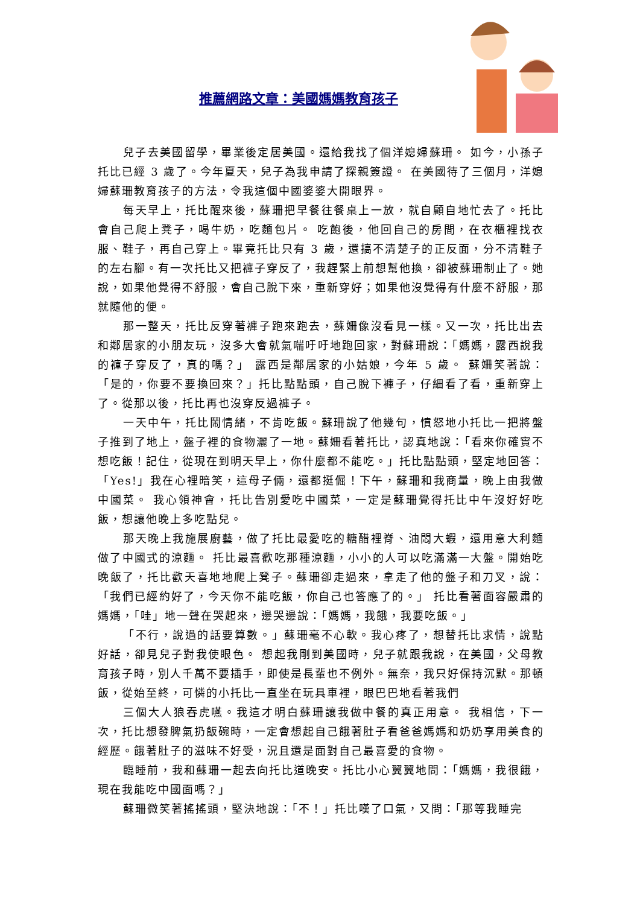推薦網路文章：美國媽媽教育孩子
兒子去美國留學，畢業後定居美國。還給我找了個洋媳婦蘇珊。 如今，小孫子托比已經 3 歲了。今年夏天，兒子為我申請了探親簽證。 在美國待了三個月，洋媳婦蘇珊教育孩子的方法，令我這個中國婆婆大開眼界。
每天早上，托比醒來後，蘇珊把早餐往餐桌上一放，就自顧自地忙去了。托比會自己爬上凳子，喝牛奶，吃麵包片。 吃飽後，他回自己的房間，在衣櫃裡找衣服、鞋子，再自己穿上。畢竟托比只有 3 歲，還搞不清楚子的正反面，分不清鞋子的左右腳。有一次托比又把褲子穿反了，我趕緊上前想幫他換，卻被蘇珊制止了。她說，如果他覺得不舒服，會自己脫下來，重新穿好；如果他沒覺得有什麼不舒服，那就隨他的便。
那一整天，托比反穿著褲子跑來跑去，蘇姍像沒看見一樣。又一次，托比出去和鄰居家的小朋友玩，沒多大會就氣喘吁吁地跑回家，對蘇珊說：「媽媽，露西說我的褲子穿反了，真的嗎？」 露西是鄰居家的小姑娘，今年 5 歲。 蘇姍笑著說： 「是的，你要不要換回來？」托比點點頭，自己脫下褲子，仔細看了看，重新穿上了。從那以後，托比再也沒穿反過褲子。
一天中午，托比鬧情緒，不肯吃飯。蘇珊說了他幾句，憤怒地小托比一把將盤子推到了地上，盤子裡的食物灑了一地。蘇姍看著托比，認真地說：「看來你確實不想吃飯！記住，從現在到明天早上，你什麼都不能吃。」托比點點頭，堅定地回答：「Yes!」我在心裡暗笑，這母子倆，還都挺倔！下午，蘇珊和我商量，晚上由我做中國菜。 我心領神會，托比告別愛吃中國菜，一定是蘇珊覺得托比中午沒好好吃飯，想讓他晚上多吃點兒。
那天晚上我施展廚藝，做了托比最愛吃的糖醋裡脊、油悶大蝦，還用意大利麵做了中國式的涼麵。 托比最喜歡吃那種涼麵，小小的人可以吃滿滿一大盤。開始吃晚飯了，托比歡天喜地地爬上凳子。蘇珊卻走過來，拿走了他的盤子和刀叉，說：「我們已經約好了，今天你不能吃飯，你自己也答應了的。」 托比看著面容嚴肅的媽媽，「哇」地一聲在哭起來，邊哭邊說：「媽媽，我餓，我要吃飯。」
「不行，說過的話要算數。」蘇珊毫不心軟。我心疼了，想替托比求情，說點好話，卻見兒子對我使眼色。 想起我剛到美國時，兒子就跟我說，在美國，父母教育孩子時，別人千萬不要插手，即使是長輩也不例外。無奈，我只好保持沉默。那頓飯，從始至終，可憐的小托比一直坐在玩具車裡，眼巴巴地看著我們
三個大人狼吞虎嚥。我這才明白蘇珊讓我做中餐的真正用意。 我相信，下一次，托比想發脾氣扔飯碗時，一定會想起自己餓著肚子看爸爸媽媽和奶奶享用美食的經歷。餓著肚子的滋味不好受，況且還是面對自己最喜愛的食物。
臨睡前，我和蘇珊一起去向托比道晚安。托比小心翼翼地問：「媽媽，我很餓，現在我能吃中國面嗎？」
蘇珊微笑著搖搖頭，堅決地說：「不！」托比嘆了口氣，又問：「那等我睡完